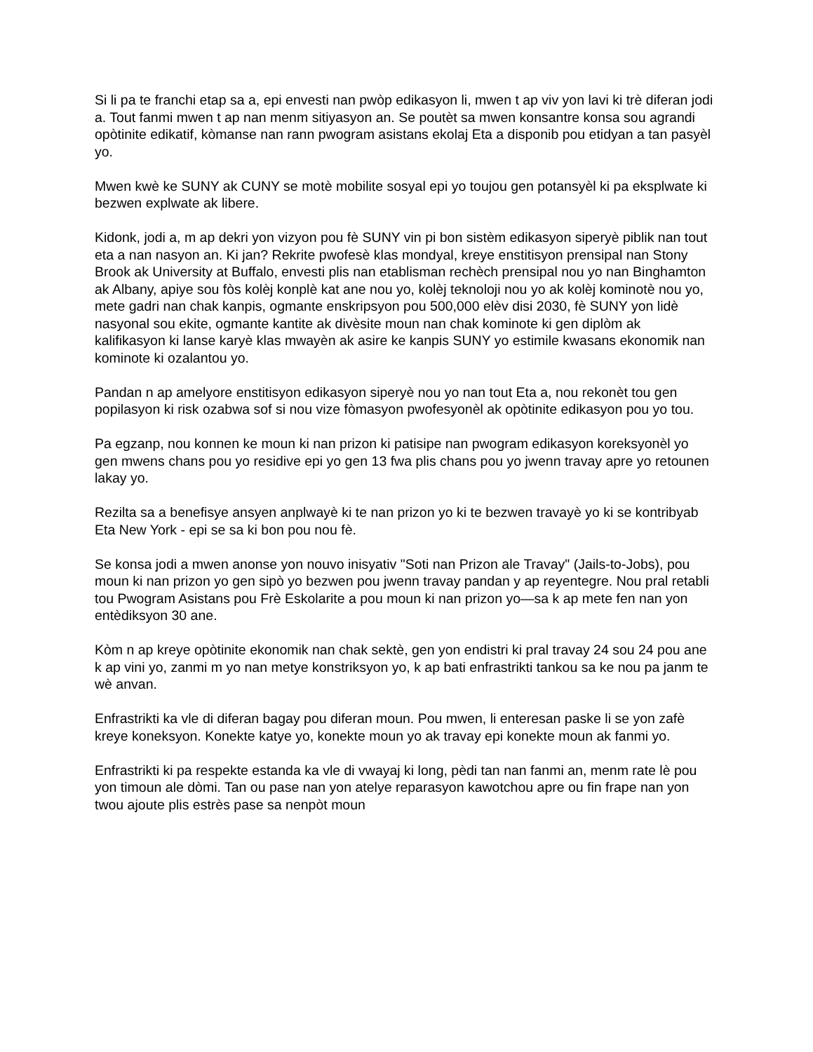Si li pa te franchi etap sa a, epi envesti nan pwòp edikasyon li, mwen t ap viv yon lavi ki trè diferan jodi a. Tout fanmi mwen t ap nan menm sitiyasyon an. Se poutèt sa mwen konsantre konsa sou agrandi opòtinite edikatif, kòmanse nan rann pwogram asistans ekolaj Eta a disponib pou etidyan a tan pasyèl yo.
Mwen kwè ke SUNY ak CUNY se motè mobilite sosyal epi yo toujou gen potansyèl ki pa eksplwate ki bezwen explwate ak libere.
Kidonk, jodi a, m ap dekri yon vizyon pou fè SUNY vin pi bon sistèm edikasyon siperyè piblik nan tout eta a nan nasyon an. Ki jan? Rekrite pwofesè klas mondyal, kreye enstitisyon prensipal nan Stony Brook ak University at Buffalo, envesti plis nan etablisman rechèch prensipal nou yo nan Binghamton ak Albany, apiye sou fòs kolèj konplè kat ane nou yo, kolèj teknoloji nou yo ak kolèj kominotè nou yo, mete gadri nan chak kanpis, ogmante enskripsyon pou 500,000 elèv disi 2030, fè SUNY yon lidè nasyonal sou ekite, ogmante kantite ak divèsite moun nan chak kominote ki gen diplòm ak kalifikasyon ki lanse karyè klas mwayèn ak asire ke kanpis SUNY yo estimile kwasans ekonomik nan kominote ki ozalantou yo.
Pandan n ap amelyore enstitisyon edikasyon siperyè nou yo nan tout Eta a, nou rekonèt tou gen popilasyon ki risk ozabwa sof si nou vize fòmasyon pwofesyonèl ak opòtinite edikasyon pou yo tou.
Pa egzanp, nou konnen ke moun ki nan prizon ki patisipe nan pwogram edikasyon koreksyonèl yo gen mwens chans pou yo residive epi yo gen 13 fwa plis chans pou yo jwenn travay apre yo retounen lakay yo.
Rezilta sa a benefisye ansyen anplwayè ki te nan prizon yo ki te bezwen travayè yo ki se kontribyab Eta New York - epi se sa ki bon pou nou fè.
Se konsa jodi a mwen anonse yon nouvo inisyativ "Soti nan Prizon ale Travay" (Jails-to-Jobs), pou moun ki nan prizon yo gen sipò yo bezwen pou jwenn travay pandan y ap reyentegre. Nou pral retabli tou Pwogram Asistans pou Frè Eskolarite a pou moun ki nan prizon yo—sa k ap mete fen nan yon entèdiksyon 30 ane.
Kòm n ap kreye opòtinite ekonomik nan chak sektè, gen yon endistri ki pral travay 24 sou 24 pou ane k ap vini yo, zanmi m yo nan metye konstriksyon yo, k ap bati enfrastrikti tankou sa ke nou pa janm te wè anvan.
Enfrastrikti ka vle di diferan bagay pou diferan moun. Pou mwen, li enteresan paske li se yon zafè kreye koneksyon. Konekte katye yo, konekte moun yo ak travay epi konekte moun ak fanmi yo.
Enfrastrikti ki pa respekte estanda ka vle di vwayaj ki long, pèdi tan nan fanmi an, menm rate lè pou yon timoun ale dòmi. Tan ou pase nan yon atelye reparasyon kawotchou apre ou fin frape nan yon twou ajoute plis estrès pase sa nenpòt moun